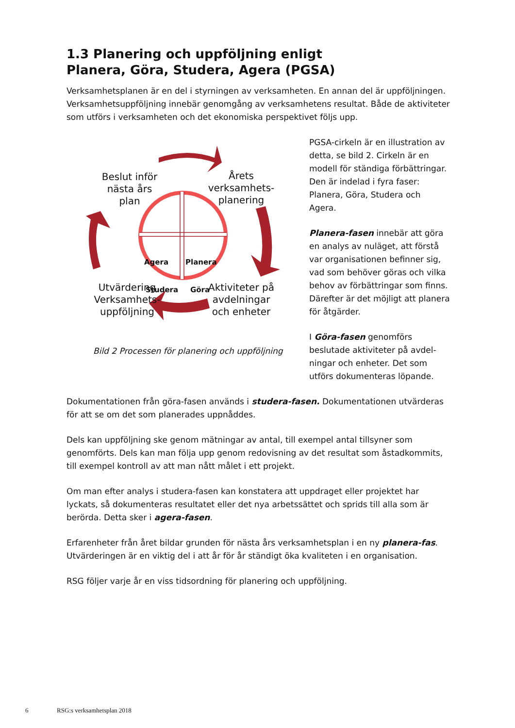1.3 Planering och uppföljning enligt
Planera, Göra, Studera, Agera (PGSA)
Verksamhetsplanen är en del i styrningen av verksamheten. En annan del är uppföljningen. Verksamhetsuppföljning innebär genomgång av verksamhetens resultat. Både de aktiviteter som utförs i verksamheten och det ekonomiska perspektivet följs upp.
Beslut inför
nästa års
plan
Årets
verksamhets-
planering
Agera Planera
Studera Göra
Utvärdering
Verksamhets-
uppföljning
Aktiviteter på
avdelningar
och enheter
Bild 2 Processen för planering och uppföljning
PGSA-cirkeln är en illustration av detta, se bild 2. Cirkeln är en modell för ständiga förbättringar. Den är indelad i fyra faser: Planera, Göra, Studera och Agera.
Planera-fasen innebär att göra en analys av nuläget, att förstå var organisationen befinner sig, vad som behöver göras och vilka behov av förbättringar som finns. Därefter är det möjligt att planera för åtgärder.
I Göra-fasen genomförs beslutade aktiviteter på avdel-ningar och enheter. Det som utförs dokumenteras löpande.
Dokumentationen från göra-fasen används i studera-fasen. Dokumentationen utvärderas för att se om det som planerades uppnåddes.
Dels kan uppföljning ske genom mätningar av antal, till exempel antal tillsyner som genomförts. Dels kan man följa upp genom redovisning av det resultat som åstadkommits, till exempel kontroll av att man nått målet i ett projekt.
Om man efter analys i studera-fasen kan konstatera att uppdraget eller projektet har lyckats, så dokumenteras resultatet eller det nya arbetssättet och sprids till alla som är berörda. Detta sker i agera-fasen.
Erfarenheter från året bildar grunden för nästa års verksamhetsplan i en ny planera-fas. Utvärderingen är en viktig del i att år för år ständigt öka kvaliteten i en organisation.
RSG följer varje år en viss tidsordning för planering och uppföljning.
6 RSG:s verksamhetsplan 2018